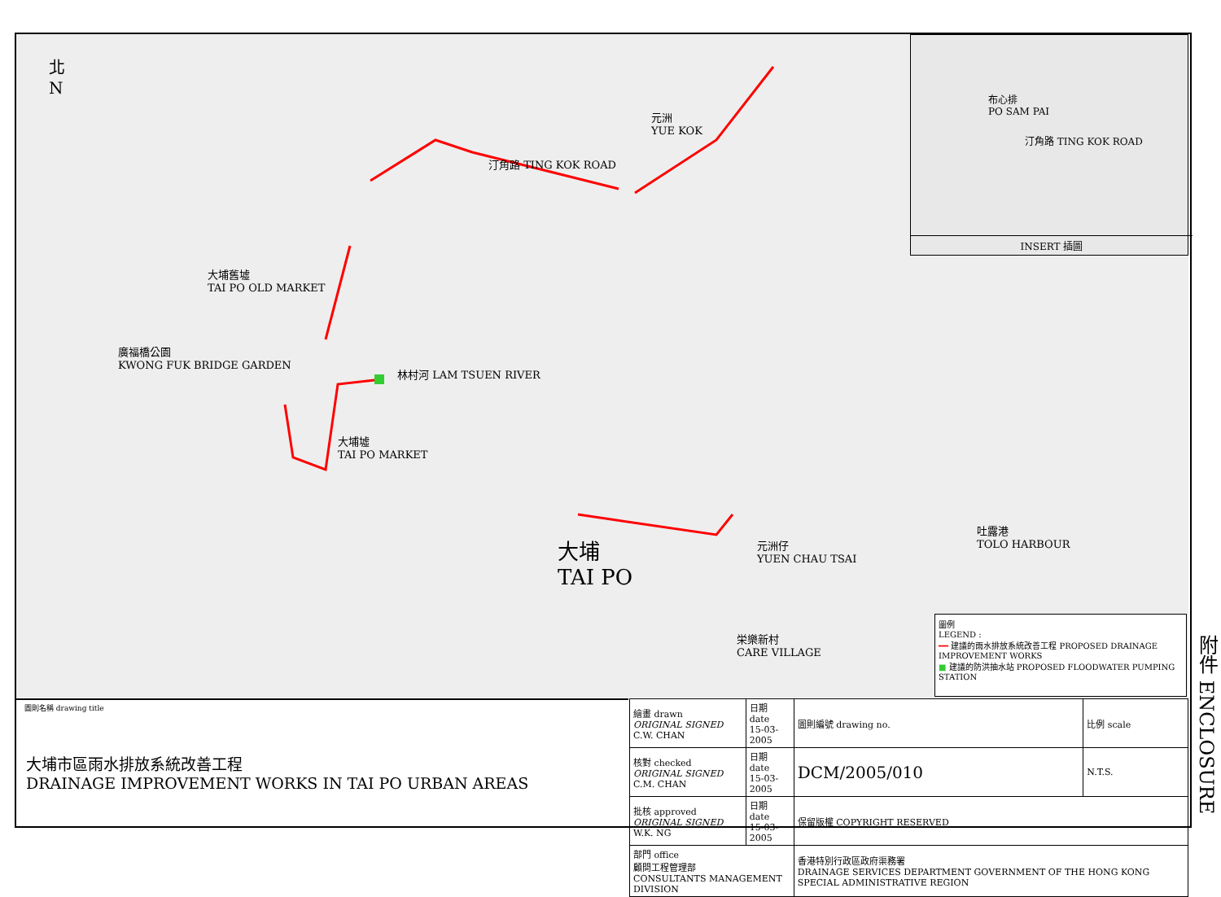北
N
元洲
YUE KOK
汀角路 TING KOK ROAD
大埔舊墟
TAI PO OLD MARKET
廣福橋公園
KWONG FUK BRIDGE GARDEN
林村河 LAM TSUEN RIVER
大埔墟
TAI PO MARKET
大埔
TAI PO
元洲仔
YUEN CHAU TSAI
吐露港
TOLO HARBOUR
栄樂新村
CARE VILLAGE
布心排
PO SAM PAI
汀角路 TING KOK ROAD
INSERT 插圖
圖例
LEGEND :
━━ 建議的雨水排放系統改善工程 PROPOSED DRAINAGE IMPROVEMENT WORKS
■ 建議的防洪抽水站 PROPOSED FLOODWATER PUMPING STATION
圖則名稱 drawing title
大埔市區雨水排放系統改善工程
DRAINAGE IMPROVEMENT WORKS IN TAI PO URBAN AREAS
| 繪畫 drawn ORIGINAL SIGNED C.W. CHAN | 日期 date 15-03-2005 | 圖則編號 drawing no. | 比例 scale |
| 核對 checked ORIGINAL SIGNED C.M. CHAN | 日期 date 15-03-2005 | DCM/2005/010 | N.T.S. |
| 批核 approved ORIGINAL SIGNED W.K. NG | 日期 date 15-03-2005 | 保留版權 COPYRIGHT RESERVED | |
| 部門 office 顧問工程管理部 CONSULTANTS MANAGEMENT DIVISION | | 香港特別行政區政府渠務署 DRAINAGE SERVICES DEPARTMENT GOVERNMENT OF THE HONG KONG SPECIAL ADMINISTRATIVE REGION | |
附件 ENCLOSURE